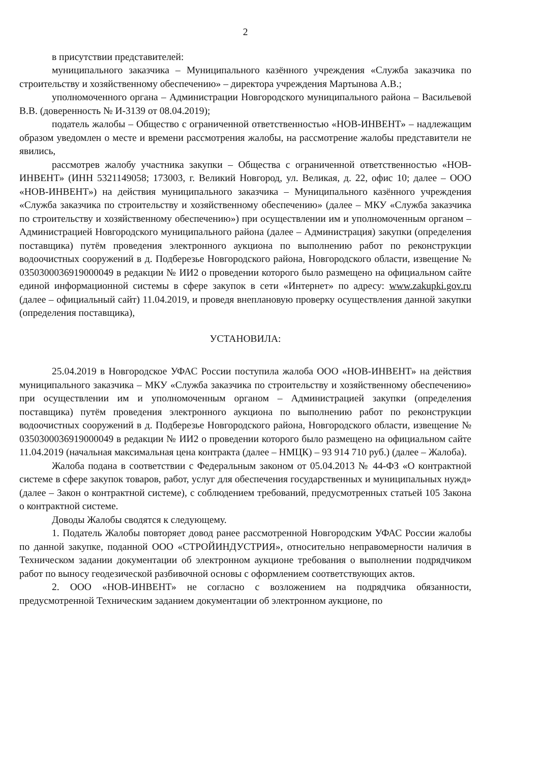2
в присутствии представителей:
муниципального заказчика – Муниципального казённого учреждения «Служба заказчика по строительству и хозяйственному обеспечению» – директора учреждения Мартынова А.В.;
уполномоченного органа – Администрации Новгородского муниципального района – Васильевой В.В. (доверенность № И-3139 от 08.04.2019);
податель жалобы – Общество с ограниченной ответственностью «НОВ-ИНВЕНТ» – надлежащим образом уведомлен о месте и времени рассмотрения жалобы, на рассмотрение жалобы представители не явились,
рассмотрев жалобу участника закупки – Общества с ограниченной ответственностью «НОВ-ИНВЕНТ» (ИНН 5321149058; 173003, г. Великий Новгород, ул. Великая, д. 22, офис 10; далее – ООО «НОВ-ИНВЕНТ») на действия муниципального заказчика – Муниципального казённого учреждения «Служба заказчика по строительству и хозяйственному обеспечению» (далее – МКУ «Служба заказчика по строительству и хозяйственному обеспечению») при осуществлении им и уполномоченным органом – Администрацией Новгородского муниципального района (далее – Администрация) закупки (определения поставщика) путём проведения электронного аукциона по выполнению работ по реконструкции водоочистных сооружений в д. Подберезье Новгородского района, Новгородского области, извещение № 0350300036919000049 в редакции № ИИ2 о проведении которого было размещено на официальном сайте единой информационной системы в сфере закупок в сети «Интернет» по адресу: www.zakupki.gov.ru (далее – официальный сайт) 11.04.2019, и проведя внеплановую проверку осуществления данной закупки (определения поставщика),
УСТАНОВИЛА:
25.04.2019 в Новгородское УФАС России поступила жалоба ООО «НОВ-ИНВЕНТ» на действия муниципального заказчика – МКУ «Служба заказчика по строительству и хозяйственному обеспечению» при осуществлении им и уполномоченным органом – Администрацией закупки (определения поставщика) путём проведения электронного аукциона по выполнению работ по реконструкции водоочистных сооружений в д. Подберезье Новгородского района, Новгородского области, извещение № 0350300036919000049 в редакции № ИИ2 о проведении которого было размещено на официальном сайте 11.04.2019 (начальная максимальная цена контракта (далее – НМЦК) – 93 914 710 руб.) (далее – Жалоба).
Жалоба подана в соответствии с Федеральным законом от 05.04.2013 № 44-ФЗ «О контрактной системе в сфере закупок товаров, работ, услуг для обеспечения государственных и муниципальных нужд» (далее – Закон о контрактной системе), с соблюдением требований, предусмотренных статьей 105 Закона о контрактной системе.
Доводы Жалобы сводятся к следующему.
1. Податель Жалобы повторяет довод ранее рассмотренной Новгородским УФАС России жалобы по данной закупке, поданной ООО «СТРОЙИНДУСТРИЯ», относительно неправомерности наличия в Техническом задании документации об электронном аукционе требования о выполнении подрядчиком работ по выносу геодезической разбивочной основы с оформлением соответствующих актов.
2. ООО «НОВ-ИНВЕНТ» не согласно с возложением на подрядчика обязанности, предусмотренной Техническим заданием документации об электронном аукционе, по